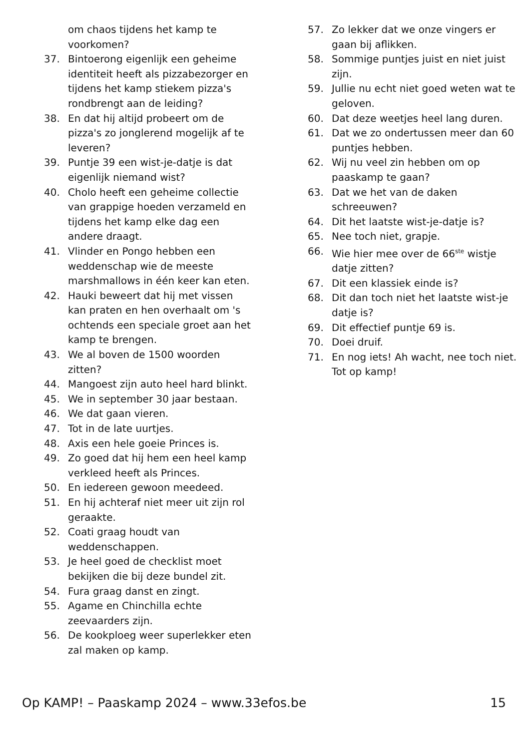om chaos tijdens het kamp te voorkomen?
37. Bintoerong eigenlijk een geheime identiteit heeft als pizzabezorger en tijdens het kamp stiekem pizza's rondbrengt aan de leiding?
38. En dat hij altijd probeert om de pizza's zo jonglerend mogelijk af te leveren?
39. Puntje 39 een wist-je-datje is dat eigenlijk niemand wist?
40. Cholo heeft een geheime collectie van grappige hoeden verzameld en tijdens het kamp elke dag een andere draagt.
41. Vlinder en Pongo hebben een weddenschap wie de meeste marshmallows in één keer kan eten.
42. Hauki beweert dat hij met vissen kan praten en hen overhaalt om 's ochtends een speciale groet aan het kamp te brengen.
43. We al boven de 1500 woorden zitten?
44. Mangoest zijn auto heel hard blinkt.
45. We in september 30 jaar bestaan.
46. We dat gaan vieren.
47. Tot in de late uurtjes.
48. Axis een hele goeie Princes is.
49. Zo goed dat hij hem een heel kamp verkleed heeft als Princes.
50. En iedereen gewoon meedeed.
51. En hij achteraf niet meer uit zijn rol geraakte.
52. Coati graag houdt van weddenschappen.
53. Je heel goed de checklist moet bekijken die bij deze bundel zit.
54. Fura graag danst en zingt.
55. Agame en Chinchilla echte zeevaarders zijn.
56. De kookploeg weer superlekker eten zal maken op kamp.
57. Zo lekker dat we onze vingers er gaan bij aflikken.
58. Sommige puntjes juist en niet juist zijn.
59. Jullie nu echt niet goed weten wat te geloven.
60. Dat deze weetjes heel lang duren.
61. Dat we zo ondertussen meer dan 60 puntjes hebben.
62. Wij nu veel zin hebben om op paaskamp te gaan?
63. Dat we het van de daken schreeuwen?
64. Dit het laatste wist-je-datje is?
65. Nee toch niet, grapje.
66. Wie hier mee over de 66<sup>ste</sup> wistje datje zitten?
67. Dit een klassiek einde is?
68. Dit dan toch niet het laatste wist-je datje is?
69. Dit effectief puntje 69 is.
70. Doei druif.
71. En nog iets! Ah wacht, nee toch niet. Tot op kamp!
Op KAMP! – Paaskamp 2024 – www.33efos.be 15